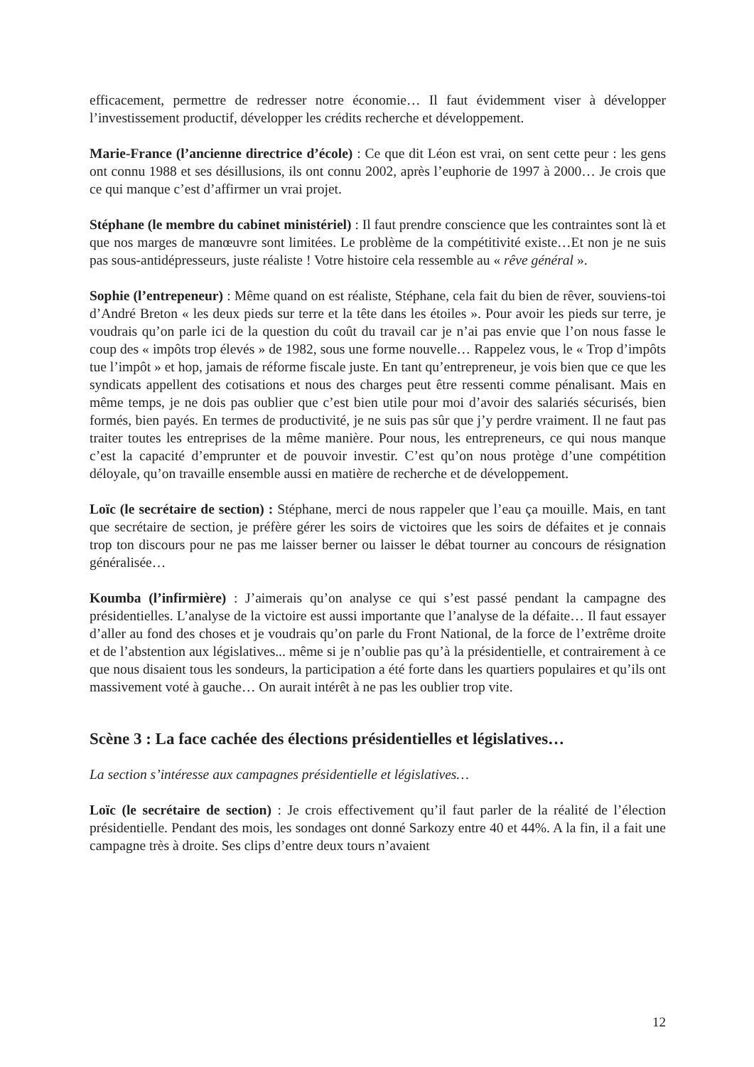efficacement, permettre de redresser notre économie… Il faut évidemment viser à développer l’investissement productif, développer les crédits recherche et développement.
Marie-France (l’ancienne directrice d’école) : Ce que dit Léon est vrai, on sent cette peur : les gens ont connu 1988 et ses désillusions, ils ont connu 2002, après l’euphorie de 1997 à 2000… Je crois que ce qui manque c’est d’affirmer un vrai projet.
Stéphane (le membre du cabinet ministériel) : Il faut prendre conscience que les contraintes sont là et que nos marges de manœuvre sont limitées. Le problème de la compétitivité existe…Et non je ne suis pas sous-antidépresseurs, juste réaliste ! Votre histoire cela ressemble au « rêve général ».
Sophie (l’entrepeneur) : Même quand on est réaliste, Stéphane, cela fait du bien de rêver, souviens-toi d’André Breton « les deux pieds sur terre et la tête dans les étoiles ». Pour avoir les pieds sur terre, je voudrais qu’on parle ici de la question du coût du travail car je n’ai pas envie que l’on nous fasse le coup des « impôts trop élevés » de 1982, sous une forme nouvelle… Rappelez vous, le « Trop d’impôts tue l’impôt » et hop, jamais de réforme fiscale juste. En tant qu’entrepreneur, je vois bien que ce que les syndicats appellent des cotisations et nous des charges peut être ressenti comme pénalisant. Mais en même temps, je ne dois pas oublier que c’est bien utile pour moi d’avoir des salariés sécurisés, bien formés, bien payés. En termes de productivité, je ne suis pas sûr que j’y perdre vraiment. Il ne faut pas traiter toutes les entreprises de la même manière. Pour nous, les entrepreneurs, ce qui nous manque c’est la capacité d’emprunter et de pouvoir investir. C’est qu’on nous protège d’une compétition déloyale, qu’on travaille ensemble aussi en matière de recherche et de développement.
Loïc (le secrétaire de section) : Stéphane, merci de nous rappeler que l’eau ça mouille. Mais, en tant que secrétaire de section, je préfère gérer les soirs de victoires que les soirs de défaites et je connais trop ton discours pour ne pas me laisser berner ou laisser le débat tourner au concours de résignation généralisée…
Koumba (l’infirmière) : J’aimerais qu’on analyse ce qui s’est passé pendant la campagne des présidentielles. L’analyse de la victoire est aussi importante que l’analyse de la défaite… Il faut essayer d’aller au fond des choses et je voudrais qu’on parle du Front National, de la force de l’extrême droite et de l’abstention aux législatives... même si je n’oublie pas qu’à la présidentielle, et contrairement à ce que nous disaient tous les sondeurs, la participation a été forte dans les quartiers populaires et qu’ils ont massivement voté à gauche… On aurait intérêt à ne pas les oublier trop vite.
Scène 3 : La face cachée des élections présidentielles et législatives…
La section s’intéresse aux campagnes présidentielle et législatives…
Loïc (le secrétaire de section) : Je crois effectivement qu’il faut parler de la réalité de l’élection présidentielle. Pendant des mois, les sondages ont donné Sarkozy entre 40 et 44%. A la fin, il a fait une campagne très à droite. Ses clips d’entre deux tours n’avaient
12